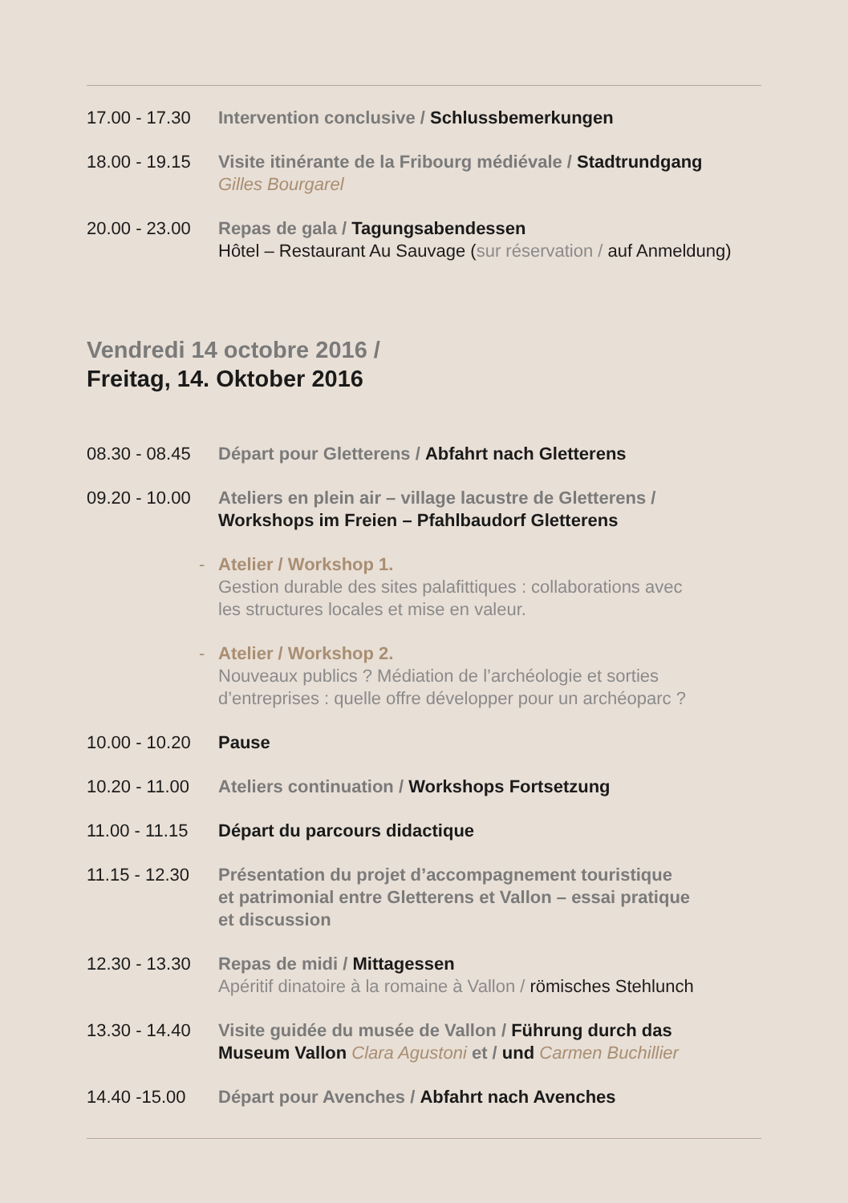17.00 - 17.30
Intervention conclusive / Schlussbemerkungen
18.00 - 19.15
Visite itinérante de la Fribourg médiévale / Stadtrundgang
Gilles Bourgarel
20.00 - 23.00
Repas de gala / Tagungsabendessen
Hôtel – Restaurant Au Sauvage (sur réservation / auf Anmeldung)
Vendredi 14 octobre 2016 /
Freitag, 14. Oktober 2016
08.30 - 08.45
Départ pour Gletterens / Abfahrt nach Gletterens
09.20 - 10.00
Ateliers en plein air – village lacustre de Gletterens /
Workshops im Freien – Pfahlbaudorf Gletterens
- Atelier / Workshop 1.
Gestion durable des sites palafittiques : collaborations avec
les structures locales et mise en valeur.
- Atelier / Workshop 2.
Nouveaux publics ? Médiation de l’archéologie et sorties
d’entreprises : quelle offre développer pour un archéoparc ?
10.00 - 10.20
Pause
10.20 - 11.00
Ateliers continuation / Workshops Fortsetzung
11.00 - 11.15
Départ du parcours didactique
11.15 - 12.30
Présentation du projet d’accompagnement touristique
et patrimonial entre Gletterens et Vallon – essai pratique
et discussion
12.30 - 13.30
Repas de midi / Mittagessen
Apéritif dinatoire à la romaine à Vallon / römisches Stehlunch
13.30 - 14.40
Visite guidée du musée de Vallon / Führung durch das
Museum Vallon Clara Agustoni et / und Carmen Buchillier
14.40 -15.00 Départ pour Avenches / Abfahrt nach Avenches